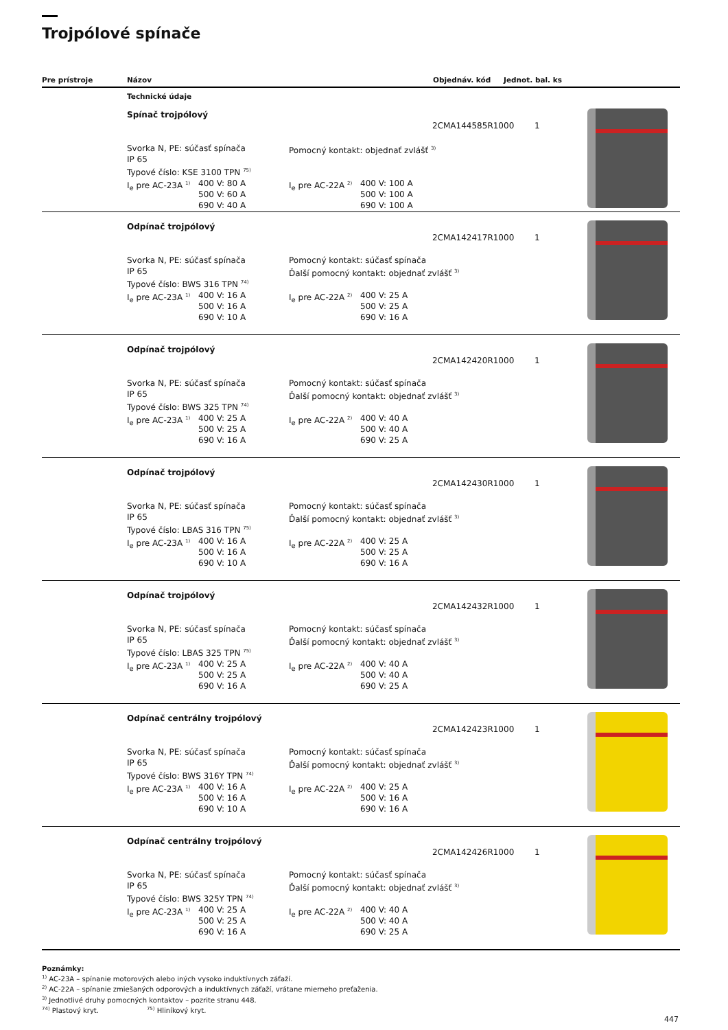Trojpólové spínače
Pre prístroje Názov Objednáv. kód Jednot. bal. ks
Technické údaje
Spínač trojpólový
2CMA144585R1000 1
Svorka N, PE: súčasť spínača
IP 65
Typové číslo: KSE 3100 TPN <sup>75)</sup>
I<sub>e</sub> pre AC-23A <sup>1)</sup> 400 V: 80 A
500 V: 60 A
690 V: 40 A
Pomocný kontakt: objednať zvlášť <sup>3)</sup>
I<sub>e</sub> pre AC-22A <sup>2)</sup> 400 V: 100 A
500 V: 100 A
690 V: 100 A
Odpínač trojpólový
2CMA142417R1000 1
Svorka N, PE: súčasť spínača
IP 65
Typové číslo: BWS 316 TPN <sup>74)</sup>
I<sub>e</sub> pre AC-23A <sup>1)</sup> 400 V: 16 A
500 V: 16 A
690 V: 10 A
Pomocný kontakt: súčasť spínača
Ďalší pomocný kontakt: objednať zvlášť <sup>3)</sup>
I<sub>e</sub> pre AC-22A <sup>2)</sup> 400 V: 25 A
500 V: 25 A
690 V: 16 A
Odpínač trojpólový
2CMA142420R1000 1
Svorka N, PE: súčasť spínača
IP 65
Typové číslo: BWS 325 TPN <sup>74)</sup>
I<sub>e</sub> pre AC-23A <sup>1)</sup> 400 V: 25 A
500 V: 25 A
690 V: 16 A
Pomocný kontakt: súčasť spínača
Ďalší pomocný kontakt: objednať zvlášť <sup>3)</sup>
I<sub>e</sub> pre AC-22A <sup>2)</sup> 400 V: 40 A
500 V: 40 A
690 V: 25 A
Odpínač trojpólový
2CMA142430R1000 1
Svorka N, PE: súčasť spínača
IP 65
Typové číslo: LBAS 316 TPN <sup>75)</sup>
I<sub>e</sub> pre AC-23A <sup>1)</sup> 400 V: 16 A
500 V: 16 A
690 V: 10 A
Pomocný kontakt: súčasť spínača
Ďalší pomocný kontakt: objednať zvlášť <sup>3)</sup>
I<sub>e</sub> pre AC-22A <sup>2)</sup> 400 V: 25 A
500 V: 25 A
690 V: 16 A
Odpínač trojpólový
2CMA142432R1000 1
Svorka N, PE: súčasť spínača
IP 65
Typové číslo: LBAS 325 TPN <sup>75)</sup>
I<sub>e</sub> pre AC-23A <sup>1)</sup> 400 V: 25 A
500 V: 25 A
690 V: 16 A
Pomocný kontakt: súčasť spínača
Ďalší pomocný kontakt: objednať zvlášť <sup>3)</sup>
I<sub>e</sub> pre AC-22A <sup>2)</sup> 400 V: 40 A
500 V: 40 A
690 V: 25 A
Odpínač centrálny trojpólový
2CMA142423R1000 1
Svorka N, PE: súčasť spínača
IP 65
Typové číslo: BWS 316Y TPN <sup>74)</sup>
I<sub>e</sub> pre AC-23A <sup>1)</sup> 400 V: 16 A
500 V: 16 A
690 V: 10 A
Pomocný kontakt: súčasť spínača
Ďalší pomocný kontakt: objednať zvlášť <sup>3)</sup>
I<sub>e</sub> pre AC-22A <sup>2)</sup> 400 V: 25 A
500 V: 16 A
690 V: 16 A
Odpínač centrálny trojpólový
2CMA142426R1000 1
Svorka N, PE: súčasť spínača
IP 65
Typové číslo: BWS 325Y TPN <sup>74)</sup>
I<sub>e</sub> pre AC-23A <sup>1)</sup> 400 V: 25 A
500 V: 25 A
690 V: 16 A
Pomocný kontakt: súčasť spínača
Ďalší pomocný kontakt: objednať zvlášť <sup>3)</sup>
I<sub>e</sub> pre AC-22A <sup>2)</sup> 400 V: 40 A
500 V: 40 A
690 V: 25 A
Poznámky:
<sup>1)</sup> AC-23A – spínanie motorových alebo iných vysoko induktívnych záťaží.
<sup>2)</sup> AC-22A – spínanie zmiešaných odporových a induktívnych záťaží, vrátane mierneho preťaženia.
<sup>3)</sup> Jednotlivé druhy pomocných kontaktov – pozrite stranu 448.
<sup>74)</sup> Plastový kryt. <sup>75)</sup> Hliníkový kryt.
447